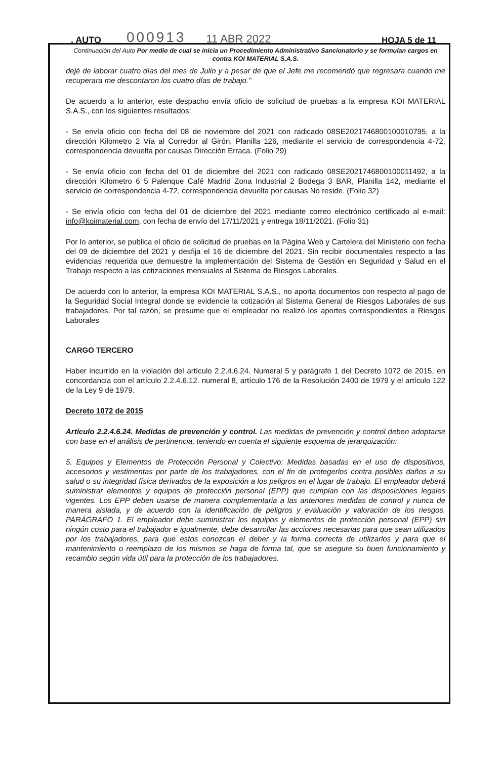. AUTO 000913 11 ABR 2022 HOJA 5 de 11
Continuación del Auto Por medio de cual se inicia un Procedimiento Administrativo Sancionatorio y se formulan cargos en contra KOI MATERIAL S.A.S.
dejé de laborar cuatro días del mes de Julio y a pesar de que el Jefe me recomendó que regresara cuando me recuperara me descontaron los cuatro días de trabajo."
De acuerdo a lo anterior, este despacho envía oficio de solicitud de pruebas a la empresa KOI MATERIAL S.A.S., con los siguientes resultados:
- Se envía oficio con fecha del 08 de noviembre del 2021 con radicado 08SE2021746800100010795, a la dirección Kilometro 2 Vía al Corredor al Girón, Planilla 126, mediante el servicio de correspondencia 4-72, correspondencia devuelta por causas Dirección Erraca. (Folio 29)
- Se envía oficio con fecha del 01 de diciembre del 2021 con radicado 08SE2021746800100011492, a la dirección Kilometro 6 5 Palenque Café Madrid Zona Industrial 2 Bodega 3 BAR, Planilla 142, mediante el servicio de correspondencia 4-72, correspondencia devuelta por causas No reside. (Folio 32)
- Se envía oficio con fecha del 01 de diciembre del 2021 mediante correo electrónico certificado al e-mail: info@koimaterial.com, con fecha de envío del 17/11/2021 y entrega 18/11/2021. (Folio 31)
Por lo anterior, se publica el oficio de solicitud de pruebas en la Página Web y Cartelera del Ministerio con fecha del 09 de diciembre del 2021 y desfija el 16 de diciembre del 2021. Sin recibir documentales respecto a las evidencias requerida que demuestre la implementación del Sistema de Gestión en Seguridad y Salud en el Trabajo respecto a las cotizaciones mensuales al Sistema de Riesgos Laborales.
De acuerdo con lo anterior, la empresa KOI MATERIAL S.A.S., no aporta documentos con respecto al pago de la Seguridad Social Integral donde se evidencie la cotización al Sistema General de Riesgos Laborales de sus trabajadores. Por tal razón, se presume que el empleador no realizó los aportes correspondientes a Riesgos Laborales
CARGO TERCERO
Haber incurrido en la violación del artículo 2.2.4.6.24. Numeral 5 y parágrafo 1 del Decreto 1072 de 2015, en concordancia con el artículo 2.2.4.6.12. numeral 8, artículo 176 de la Resolución 2400 de 1979 y el artículo 122 de la Ley 9 de 1979.
Decreto 1072 de 2015
Artículo 2.2.4.6.24. Medidas de prevención y control. Las medidas de prevención y control deben adoptarse con base en el análisis de pertinencia, teniendo en cuenta el siguiente esquema de jerarquización:
5. Equipos y Elementos de Protección Personal y Colectivo: Medidas basadas en el uso de dispositivos, accesorios y vestimentas por parte de los trabajadores, con el fin de protegerlos contra posibles daños a su salud o su integridad física derivados de la exposición a los peligros en el lugar de trabajo. El empleador deberá suministrar elementos y equipos de protección personal (EPP) que cumplan con las disposiciones legales vigentes. Los EPP deben usarse de manera complementaria a las anteriores medidas de control y nunca de manera aislada, y de acuerdo con la identificación de peligros y evaluación y valoración de los riesgos. PARÁGRAFO 1. El empleador debe suministrar los equipos y elementos de protección personal (EPP) sin ningún costo para el trabajador e igualmente, debe desarrollar las acciones necesarias para que sean utilizados por los trabajadores, para que estos conozcan el deber y la forma correcta de utilizarlos y para que el mantenimiento o reemplazo de los mismos se haga de forma tal, que se asegure su buen funcionamiento y recambio según vida útil para la protección de los trabajadores.